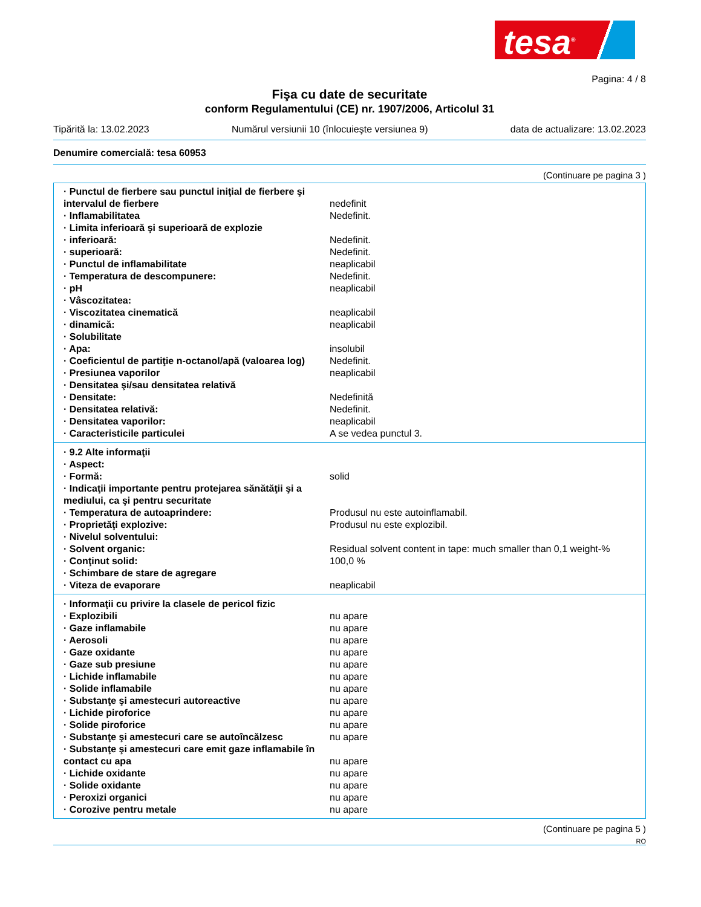tesa<sup>®</sup>
Pagina: 4 / 8
Fişa cu date de securitate
conform Regulamentului (CE) nr. 1907/2006, Articolul 31
Tipărită la: 13.02.2023 Numărul versiunii 10 (înlocuieşte versiunea 9) data de actualizare: 13.02.2023
Denumire comercială: tesa 60953
(Continuare pe pagina 3 )
| · Punctul de fierbere sau punctul iniţial de fierbere şi intervalul de fierbere | nedefinit |
| · Inflamabilitatea | Nedefinit. |
| · Limita inferioară şi superioară de explozie | |
| · inferioară: | Nedefinit. |
| · superioară: | Nedefinit. |
| · Punctul de inflamabilitate | neaplicabil |
| · Temperatura de descompunere: | Nedefinit. |
| · pH | neaplicabil |
| · Vâscozitatea: | |
| · Viscozitatea cinematică | neaplicabil |
| · dinamică: | neaplicabil |
| · Solubilitate | |
| · Apa: | insolubil |
| · Coeficientul de partiţie n-octanol/apă (valoarea log) | Nedefinit. |
| · Presiunea vaporilor | neaplicabil |
| · Densitatea şi/sau densitatea relativă | |
| · Densitate: | Nedefinită |
| · Densitatea relativă: | Nedefinit. |
| · Densitatea vaporilor: | neaplicabil |
| · Caracteristicile particulei | A se vedea punctul 3. |
| · 9.2 Alte informaţii | |
| · Aspect: | |
| · Formă: | solid |
| · Indicaţii importante pentru protejarea sănătăţii şi a mediului, ca şi pentru securitate | |
| · Temperatura de autoaprindere: | Produsul nu este autoinflamabil. |
| · Proprietăţi explozive: | Produsul nu este explozibil. |
| · Nivelul solventului: | |
| · Solvent organic: | Residual solvent content in tape: much smaller than 0,1 weight-% |
| · Conţinut solid: | 100,0 % |
| · Schimbare de stare de agregare | |
| · Viteza de evaporare | neaplicabil |
| · Informaţii cu privire la clasele de pericol fizic | |
| · Explozibili | nu apare |
| · Gaze inflamabile | nu apare |
| · Aerosoli | nu apare |
| · Gaze oxidante | nu apare |
| · Gaze sub presiune | nu apare |
| · Lichide inflamabile | nu apare |
| · Solide inflamabile | nu apare |
| · Substanţe şi amestecuri autoreactive | nu apare |
| · Lichide piroforice | nu apare |
| · Solide piroforice | nu apare |
| · Substanţe şi amestecuri care se autoîncălzesc | nu apare |
| · Substanţe şi amestecuri care emit gaze inflamabile în contact cu apa | nu apare |
| · Lichide oxidante | nu apare |
| · Solide oxidante | nu apare |
| · Peroxizi organici | nu apare |
| · Corozive pentru metale | nu apare |
(Continuare pe pagina 5 )
RO